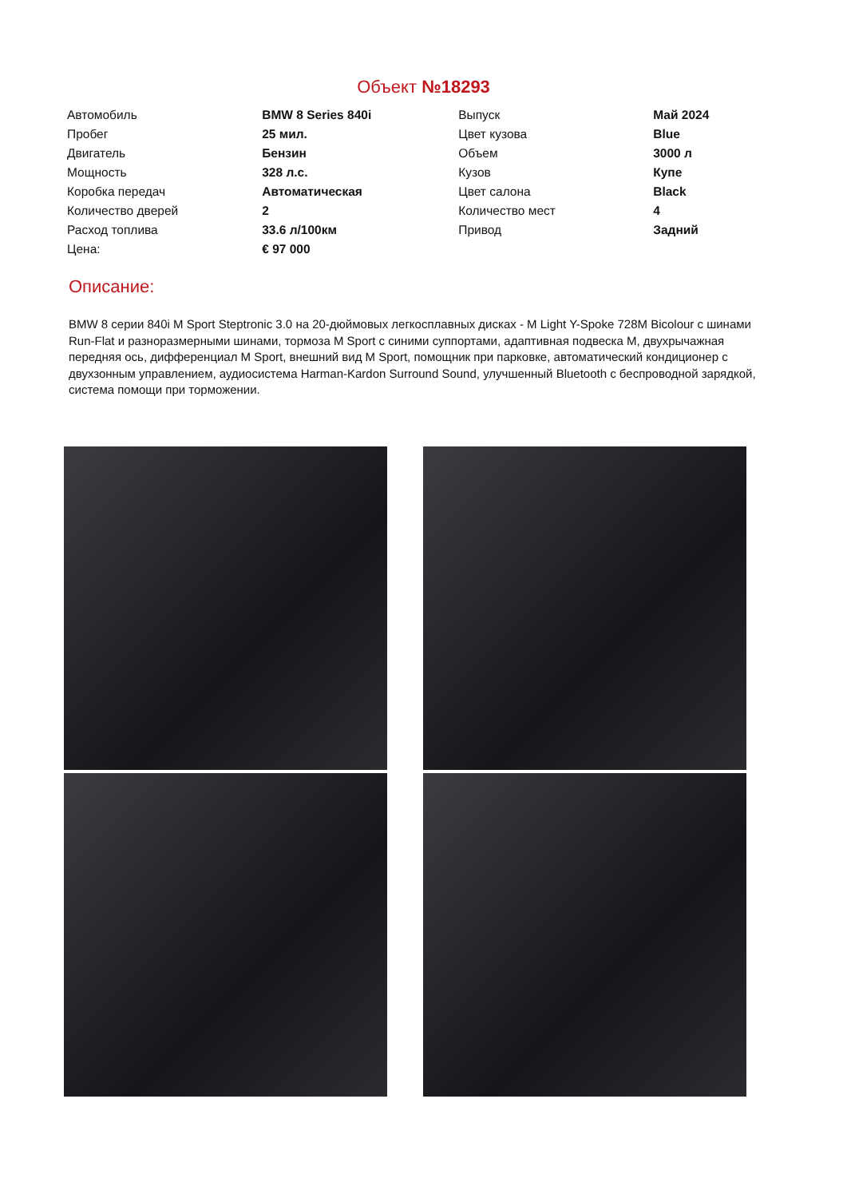Объект №18293
| Автомобиль | BMW 8 Series 840i | Выпуск | Май 2024 |
| Пробег | 25 мил. | Цвет кузова | Blue |
| Двигатель | Бензин | Объем | 3000 л |
| Мощность | 328 л.с. | Кузов | Купе |
| Коробка передач | Автоматическая | Цвет салона | Black |
| Количество дверей | 2 | Количество мест | 4 |
| Расход топлива | 33.6 л/100км | Привод | Задний |
| Цена: | € 97 000 | | |
Описание:
BMW 8 серии 840i M Sport Steptronic 3.0 на 20-дюймовых легкосплавных дисках - M Light Y-Spoke 728M Bicolour с шинами Run-Flat и разноразмерными шинами, тормоза M Sport с синими суппортами, адаптивная подвеска M, двухрычажная передняя ось, дифференциал M Sport, внешний вид M Sport, помощник при парковке, автоматический кондиционер с двухзонным управлением, аудиосистема Harman-Kardon Surround Sound, улучшенный Bluetooth с беспроводной зарядкой, система помощи при торможении.